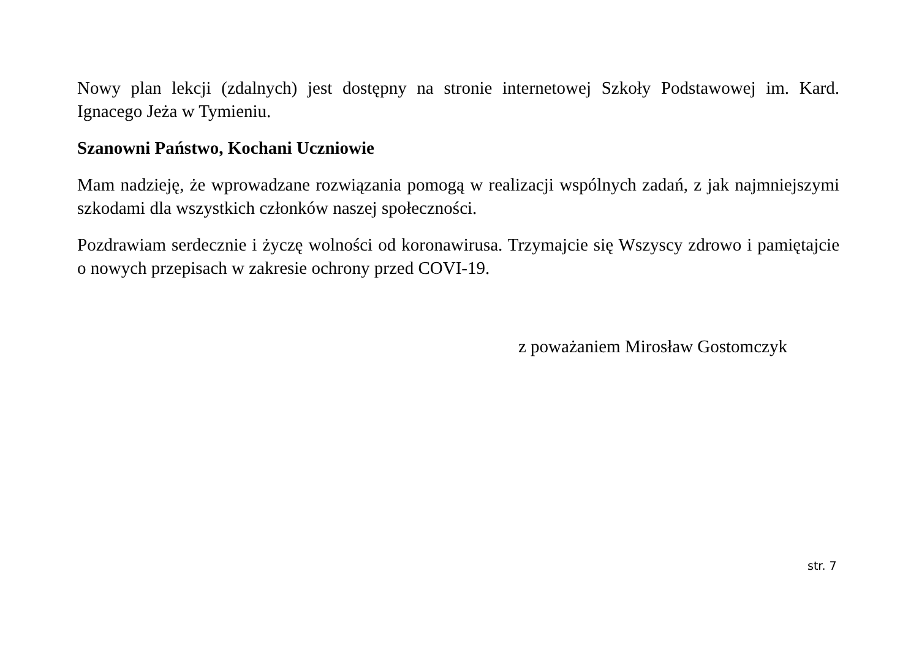Nowy plan lekcji (zdalnych) jest dostępny na stronie internetowej Szkoły Podstawowej im. Kard. Ignacego Jeża w Tymieniu.
Szanowni Państwo, Kochani Uczniowie
Mam nadzieję, że wprowadzane rozwiązania pomogą w realizacji wspólnych zadań, z jak najmniejszymi szkodami dla wszystkich członków naszej społeczności.
Pozdrawiam serdecznie i życzę wolności od koronawirusa. Trzymajcie się Wszyscy zdrowo i pamiętajcie o nowych przepisach w zakresie ochrony przed COVI-19.
z poważaniem Mirosław Gostomczyk
str. 7